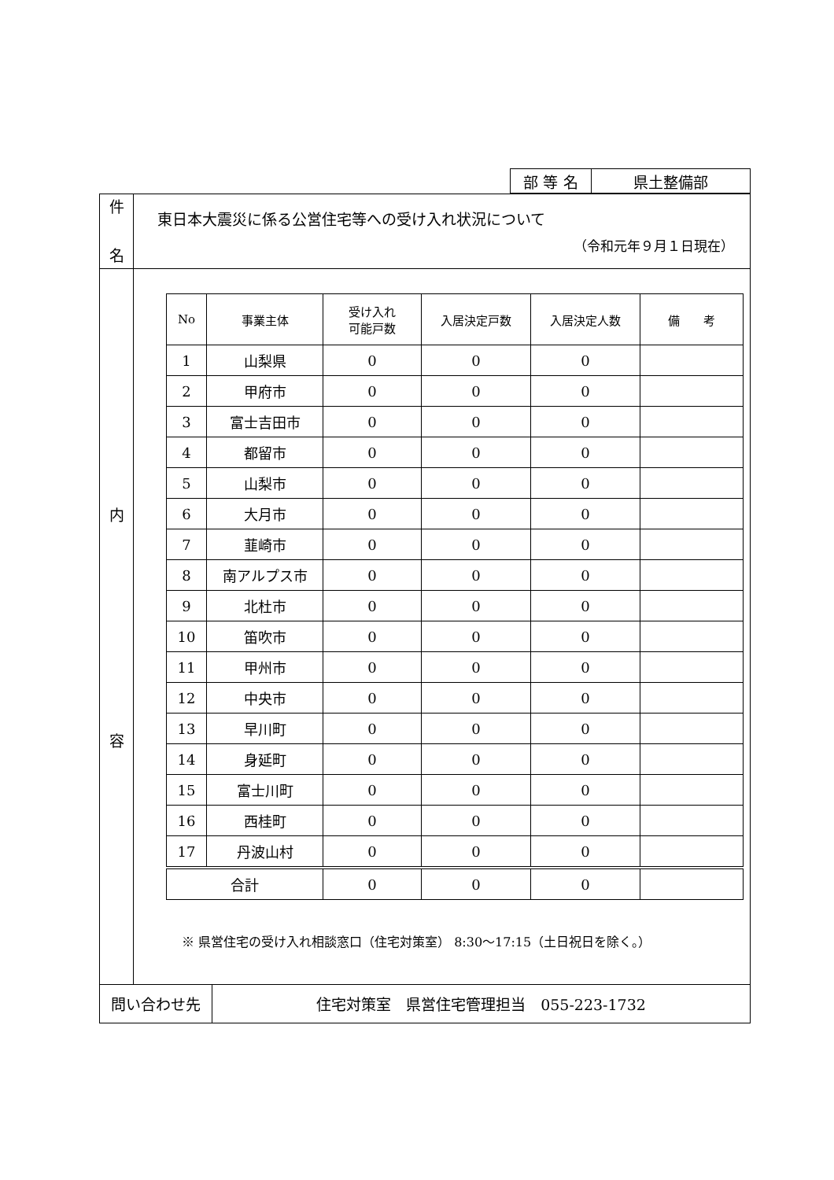| 部 等 名 | 県土整備部 |
| 件 名 | 東日本大震災に係る公営住宅等への受け入れ状況について （令和元年９月１日現在） |
| 内 容 | / No / 事業主体 / 受け入れ 可能戸数 / 入居決定戸数 / 入居決定人数 / 備 考 / / --- / --- / --- / --- / --- / --- / / 1 / 山梨県 / 0 / 0 / 0 / / / 2 / 甲府市 / 0 / 0 / 0 / / / 3 / 富士吉田市 / 0 / 0 / 0 / / / 4 / 都留市 / 0 / 0 / 0 / / / 5 / 山梨市 / 0 / 0 / 0 / / / 6 / 大月市 / 0 / 0 / 0 / / / 7 / 韮崎市 / 0 / 0 / 0 / / / 8 / 南アルプス市 / 0 / 0 / 0 / / / 9 / 北杜市 / 0 / 0 / 0 / / / 10 / 笛吹市 / 0 / 0 / 0 / / / 11 / 甲州市 / 0 / 0 / 0 / / / 12 / 中央市 / 0 / 0 / 0 / / / 13 / 早川町 / 0 / 0 / 0 / / / 14 / 身延町 / 0 / 0 / 0 / / / 15 / 富士川町 / 0 / 0 / 0 / / / 16 / 西桂町 / 0 / 0 / 0 / / / 17 / 丹波山村 / 0 / 0 / 0 / / / 合計 / / 0 / 0 / 0 / / ※ 県営住宅の受け入れ相談窓口（住宅対策室） 8:30～17:15（土日祝日を除く。） |
| 問い合わせ先 | 住宅対策室 県営住宅管理担当 055-223-1732 |